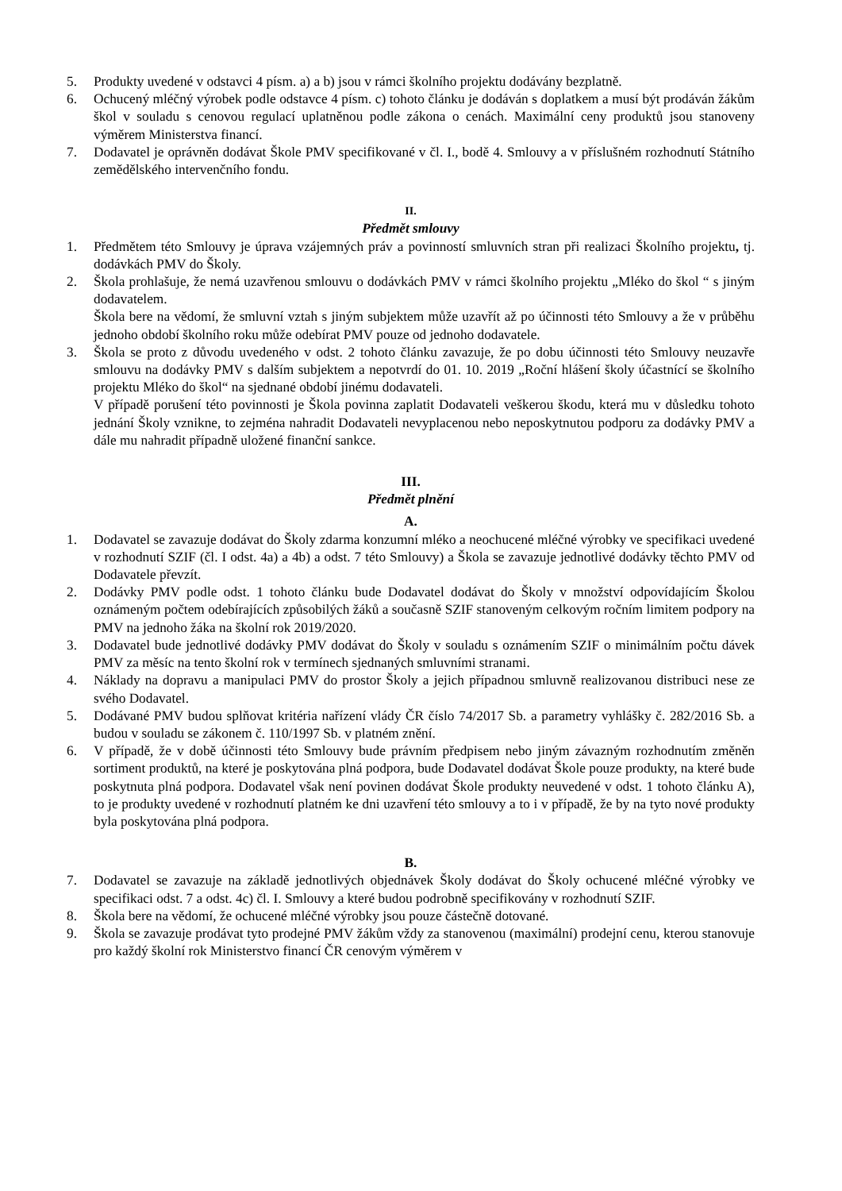5. Produkty uvedené v odstavci 4 písm. a) a b) jsou v rámci školního projektu dodávány bezplatně.
6. Ochucený mléčný výrobek podle odstavce 4 písm. c) tohoto článku je dodáván s doplatkem a musí být prodáván žákům škol v souladu s cenovou regulací uplatněnou podle zákona o cenách. Maximální ceny produktů jsou stanoveny výměrem Ministerstva financí.
7. Dodavatel je oprávněn dodávat Škole PMV specifikované v čl. I., bodě 4. Smlouvy a v příslušném rozhodnutí Státního zemědělského intervenčního fondu.
II.
Předmět smlouvy
1. Předmětem této Smlouvy je úprava vzájemných práv a povinností smluvních stran při realizaci Školního projektu, tj. dodávkách PMV do Školy.
2. Škola prohlašuje, že nemá uzavřenou smlouvu o dodávkách PMV v rámci školního projektu „Mléko do škol “ s jiným dodavatelem.
Škola bere na vědomí, že smluvní vztah s jiným subjektem může uzavřít až po účinnosti této Smlouvy a že v průběhu jednoho období školního roku může odebírat PMV pouze od jednoho dodavatele.
3. Škola se proto z důvodu uvedeného v odst. 2 tohoto článku zavazuje, že po dobu účinnosti této Smlouvy neuzavře smlouvu na dodávky PMV s dalším subjektem a nepotvrdí do 01. 10. 2019 „Roční hlášení školy účastnící se školního projektu Mléko do škol“ na sjednané období jinému dodavateli.
V případě porušení této povinnosti je Škola povinna zaplatit Dodavateli veškerou škodu, která mu v důsledku tohoto jednání Školy vznikne, to zejména nahradit Dodavateli nevyplacenou nebo neposkytnutou podporu za dodávky PMV a dále mu nahradit případně uložené finanční sankce.
III.
Předmět plnění
A.
1. Dodavatel se zavazuje dodávat do Školy zdarma konzumní mléko a neochucené mléčné výrobky ve specifikaci uvedené v rozhodnutí SZIF (čl. I odst. 4a) a 4b) a odst. 7 této Smlouvy) a Škola se zavazuje jednotlivé dodávky těchto PMV od Dodavatele převzít.
2. Dodávky PMV podle odst. 1 tohoto článku bude Dodavatel dodávat do Školy v množství odpovídajícím Školou oznámeným počtem odebírajících způsobilých žáků a současně SZIF stanoveným celkovým ročním limitem podpory na PMV na jednoho žáka na školní rok 2019/2020.
3. Dodavatel bude jednotlivé dodávky PMV dodávat do Školy v souladu s oznámením SZIF o minimálním počtu dávek PMV za měsíc na tento školní rok v termínech sjednaných smluvními stranami.
4. Náklady na dopravu a manipulaci PMV do prostor Školy a jejich případnou smluvně realizovanou distribuci nese ze svého Dodavatel.
5. Dodávané PMV budou splňovat kritéria nařízení vlády ČR číslo 74/2017 Sb. a parametry vyhlášky č. 282/2016 Sb. a budou v souladu se zákonem č. 110/1997 Sb. v platném znění.
6. V případě, že v době účinnosti této Smlouvy bude právním předpisem nebo jiným závazným rozhodnutím změněn sortiment produktů, na které je poskytována plná podpora, bude Dodavatel dodávat Škole pouze produkty, na které bude poskytnuta plná podpora. Dodavatel však není povinen dodávat Škole produkty neuvedené v odst. 1 tohoto článku A), to je produkty uvedené v rozhodnutí platném ke dni uzavření této smlouvy a to i v případě, že by na tyto nové produkty byla poskytována plná podpora.
B.
7. Dodavatel se zavazuje na základě jednotlivých objednávek Školy dodávat do Školy ochucené mléčné výrobky ve specifikaci odst. 7 a odst. 4c) čl. I. Smlouvy a které budou podrobně specifikovány v rozhodnutí SZIF.
8. Škola bere na vědomí, že ochucené mléčné výrobky jsou pouze částečně dotované.
9. Škola se zavazuje prodávat tyto prodejné PMV žákům vždy za stanovenou (maximální) prodejní cenu, kterou stanovuje pro každý školní rok Ministerstvo financí ČR cenovým výměrem v